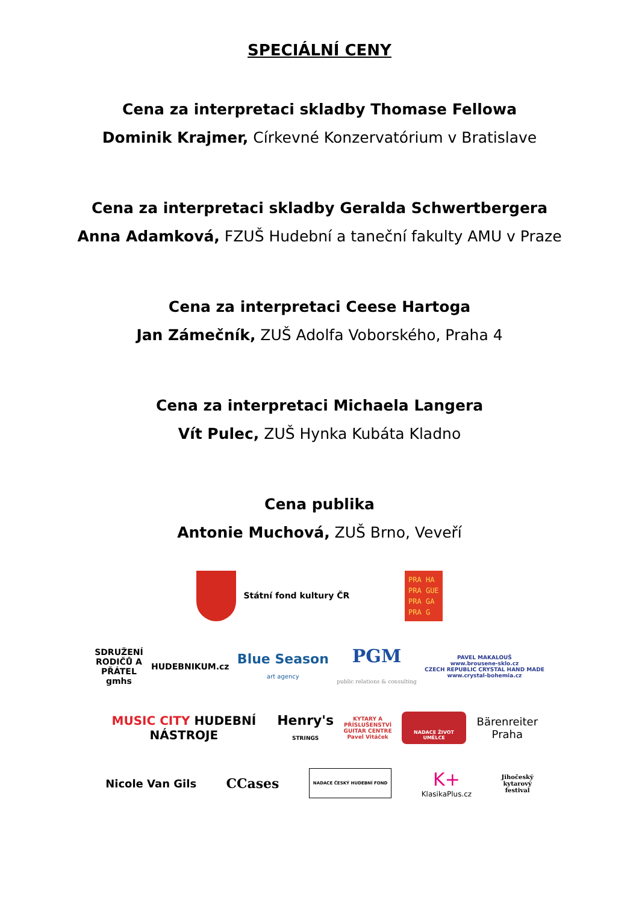SPECIÁLNÍ CENY
Cena za interpretaci skladby Thomase Fellowa
Dominik Krajmer, Církevné Konzervatórium v Bratislave
Cena za interpretaci skladby Geralda Schwertbergera
Anna Adamková, FZUŠ Hudební a taneční fakulty AMU v Praze
Cena za interpretaci Ceese Hartoga
Jan Zámečník, ZUŠ Adolfa Voborského, Praha 4
Cena za interpretaci Michaela Langera
Vít Pulec, ZUŠ Hynka Kubáta Kladno
Cena publika
Antonie Muchová, ZUŠ Brno, Veveří
Státní fond kultury ČR
PRA HA
PRA GUE
PRA GA
PRA G
SDRUŽENÍ
RODIČŮ A
PŘÁTEL
gmhs
HUDEBNIKUM.cz
Blue Season
art agency
PGM
public relations & consulting
PAVEL MAKALOUŠ
www.brousene-sklo.cz
CZECH REPUBLIC CRYSTAL HAND MADE
www.crystal-bohemia.cz
MUSIC CITY HUDEBNÍ NÁSTROJE
Henry's
STRINGS
KYTARY A PŘÍSLUŠENSTVÍ
GUITAR CENTRE
Pavel Vitáček
NADACE ŽIVOT UMĚLCE
Bärenreiter Praha
Nicole Van Gils
CCases
NADACE ČESKÝ HUDEBNÍ FOND
K+
KlasikaPlus.cz
Jihočeský
kytarový
festival